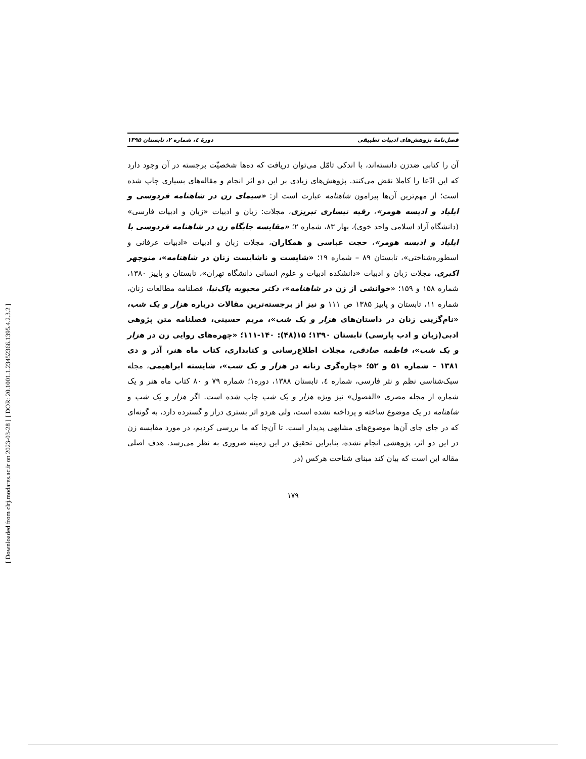[ DOR: 20.1001.1.23452366.1395.4.2.3.2 ]
[ Downloaded from clrj.modares.ac.ir on 2023-03-28 ]
فصل‌نامهٔ پژوهش‌های ادبیات تطبیقی دورهٔ ٤، شماره ۲، تابستان ۱۳۹۵
آن را کتابی ضدزن دانسته‌اند، با اندکی تامّل می‌توان دریافت که ده‌ها شخصیّت برجسته در آن وجود دارد که این ادّعا را کاملا نقض می‌کنند. پژوهش‌های زیادی بر این دو اثر انجام و مقاله‌های بسیاری چاپ شده است؛ از مهم‌ترین آن‌ها پیرامون شاهنامه عبارت است از: «سیمای زن در شاهنامه فردوسی و ایلیاد و ادیسه هومر»، رقیه نیساری تبریزی، مجلات: زبان و ادبیات «زبان و ادبیات فارسی» (دانشگاه آزاد اسلامی واحد خوی)، بهار ۸۳، شماره ۲؛ «مقایسه جایگاه زن در شاهنامه فردوسی با ایلیاد و ادیسه هومر»، حجت عباسی و همکاران، مجلات زبان و ادبیات «ادبیات عرفانی و اسطوره‌شناختی»، تابستان ۸۹ – شماره ۱۹؛ «شایست و ناشایست زنان در شاهنامه»، منوچهر اکبری، مجلات زبان و ادبیات «دانشکده ادبیات و علوم انسانی دانشگاه تهران»، تابستان و پاییز ۱۳۸۰، شماره ۱۵۸ و ۱۵۹؛ «خوانشی از زن در شاهنامه»، دکتر محبوبه پاک‌نیا، فصلنامه مطالعات زنان، شماره ۱۱، تابستان و پاییز ۱۳۸۵ ص ۱۱۱ و نیز از برجسته‌ترین مقالات درباره هزار و یک شب، «نام‌گزینی زنان در داستان‌های هزار و یک شب»، مریم حسینی، فصلنامه متن پژوهی ادبی(زبان و ادب پارسی) تابستان ۱۳۹۰؛ ۱۵(۴۸): ۱۴۰-۱۱۱؛ «چهره‌های روایی زن در هزار و یک شب»، فاطمه صادقی، مجلات اطلاع‌رسانی و کتابداری، کتاب ماه هنر، آذر و دی ۱۳۸۱ – شماره ۵۱ و ۵۲؛ «چاره‌گری زنانه در هزار و یک شب»، شایسته ابراهیمی، مجله سبک‌شناسی نظم و نثر فارسی، شماره ٤، تابستان ۱۳۸۸، دوره۱؛ شماره ۷۹ و ۸۰ کتاب ماه هنر و یک شماره از مجله مصری «الفصول» نیز ویژه هزار و یک شب چاپ شده است. اگر هزار و یک شب و شاهنامه در یک موضوع ساخته و پرداخته نشده است، ولی هردو اثر بستری دراز و گسترده دارد، به گونه‌ای که در جای جای آن‌ها موضوع‌های مشابهی پدیدار است. تا آن‌جا که ما بررسی کردیم، در مورد مقایسه زن در این دو اثر، پژوهشی انجام نشده، بنابراین تحقیق در این زمینه ضروری به نظر می‌رسد. هدف اصلی مقاله این است که بیان کند مبنای شناخت هرکس (در
۱۷۹